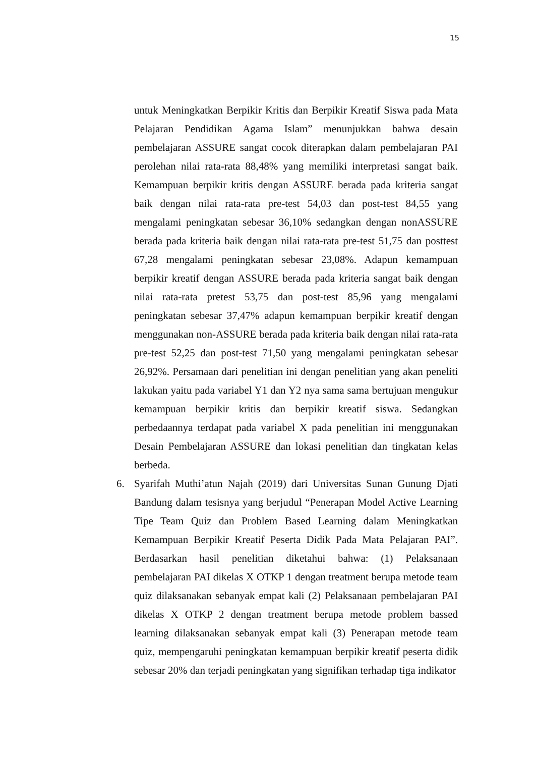15
untuk Meningkatkan Berpikir Kritis dan Berpikir Kreatif Siswa pada Mata Pelajaran Pendidikan Agama Islam” menunjukkan bahwa desain pembelajaran ASSURE sangat cocok diterapkan dalam pembelajaran PAI perolehan nilai rata-rata 88,48% yang memiliki interpretasi sangat baik. Kemampuan berpikir kritis dengan ASSURE berada pada kriteria sangat baik dengan nilai rata-rata pre-test 54,03 dan post-test 84,55 yang mengalami peningkatan sebesar 36,10% sedangkan dengan nonASSURE berada pada kriteria baik dengan nilai rata-rata pre-test 51,75 dan posttest 67,28 mengalami peningkatan sebesar 23,08%. Adapun kemampuan berpikir kreatif dengan ASSURE berada pada kriteria sangat baik dengan nilai rata-rata pretest 53,75 dan post-test 85,96 yang mengalami peningkatan sebesar 37,47% adapun kemampuan berpikir kreatif dengan menggunakan non-ASSURE berada pada kriteria baik dengan nilai rata-rata pre-test 52,25 dan post-test 71,50 yang mengalami peningkatan sebesar 26,92%. Persamaan dari penelitian ini dengan penelitian yang akan peneliti lakukan yaitu pada variabel Y1 dan Y2 nya sama sama bertujuan mengukur kemampuan berpikir kritis dan berpikir kreatif siswa. Sedangkan perbedaannya terdapat pada variabel X pada penelitian ini menggunakan Desain Pembelajaran ASSURE dan lokasi penelitian dan tingkatan kelas berbeda.
6. Syarifah Muthi’atun Najah (2019) dari Universitas Sunan Gunung Djati Bandung dalam tesisnya yang berjudul “Penerapan Model Active Learning Tipe Team Quiz dan Problem Based Learning dalam Meningkatkan Kemampuan Berpikir Kreatif Peserta Didik Pada Mata Pelajaran PAI”. Berdasarkan hasil penelitian diketahui bahwa: (1) Pelaksanaan pembelajaran PAI dikelas X OTKP 1 dengan treatment berupa metode team quiz dilaksanakan sebanyak empat kali (2) Pelaksanaan pembelajaran PAI dikelas X OTKP 2 dengan treatment berupa metode problem bassed learning dilaksanakan sebanyak empat kali (3) Penerapan metode team quiz, mempengaruhi peningkatan kemampuan berpikir kreatif peserta didik sebesar 20% dan terjadi peningkatan yang signifikan terhadap tiga indikator